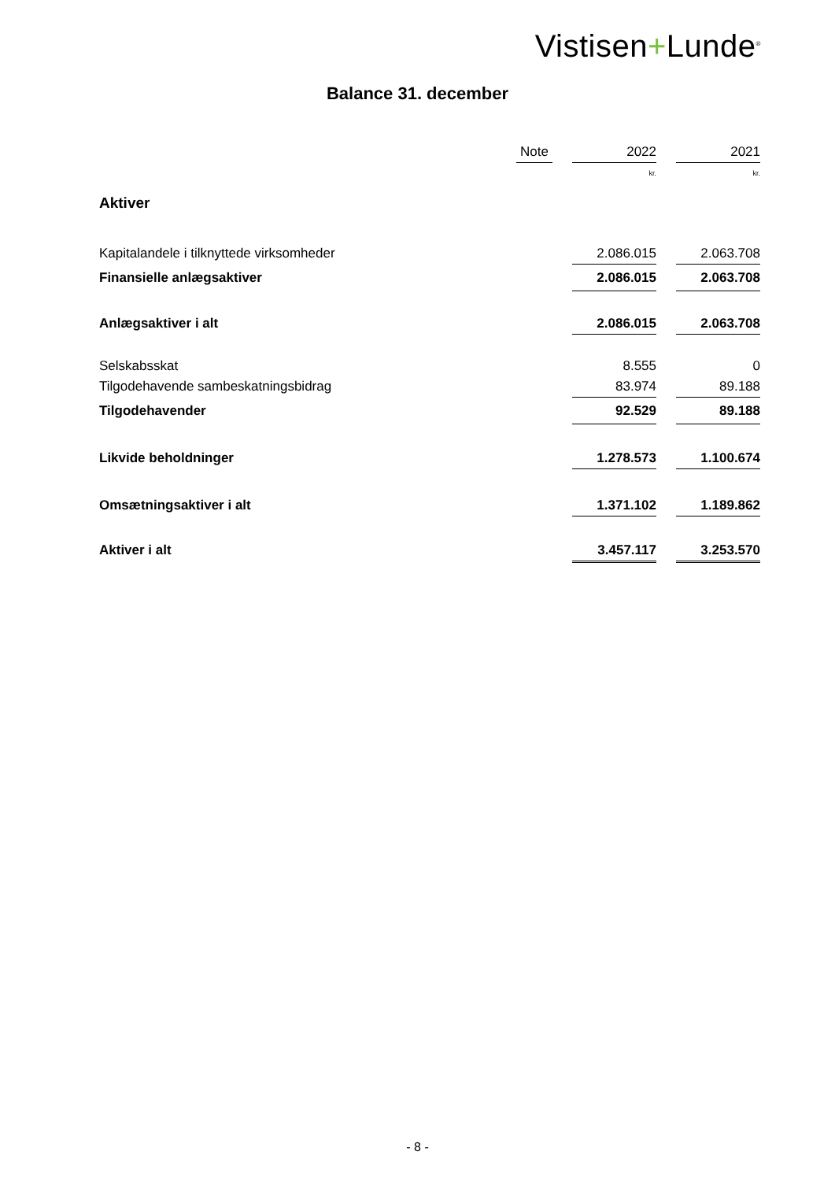Vistisen+Lunde<sup>®</sup>
Balance 31. december
| | Note | | 2022 | | 2021 |
| | | | kr. | | kr. |
| Aktiver | | | | | |
| Kapitalandele i tilknyttede virksomheder | | | 2.086.015 | | 2.063.708 |
| Finansielle anlægsaktiver | | | 2.086.015 | | 2.063.708 |
| Anlægsaktiver i alt | | | 2.086.015 | | 2.063.708 |
| Selskabsskat | | | 8.555 | | 0 |
| Tilgodehavende sambeskatningsbidrag | | | 83.974 | | 89.188 |
| Tilgodehavender | | | 92.529 | | 89.188 |
| Likvide beholdninger | | | 1.278.573 | | 1.100.674 |
| Omsætningsaktiver i alt | | | 1.371.102 | | 1.189.862 |
| Aktiver i alt | | | 3.457.117 | | 3.253.570 |
- 8 -